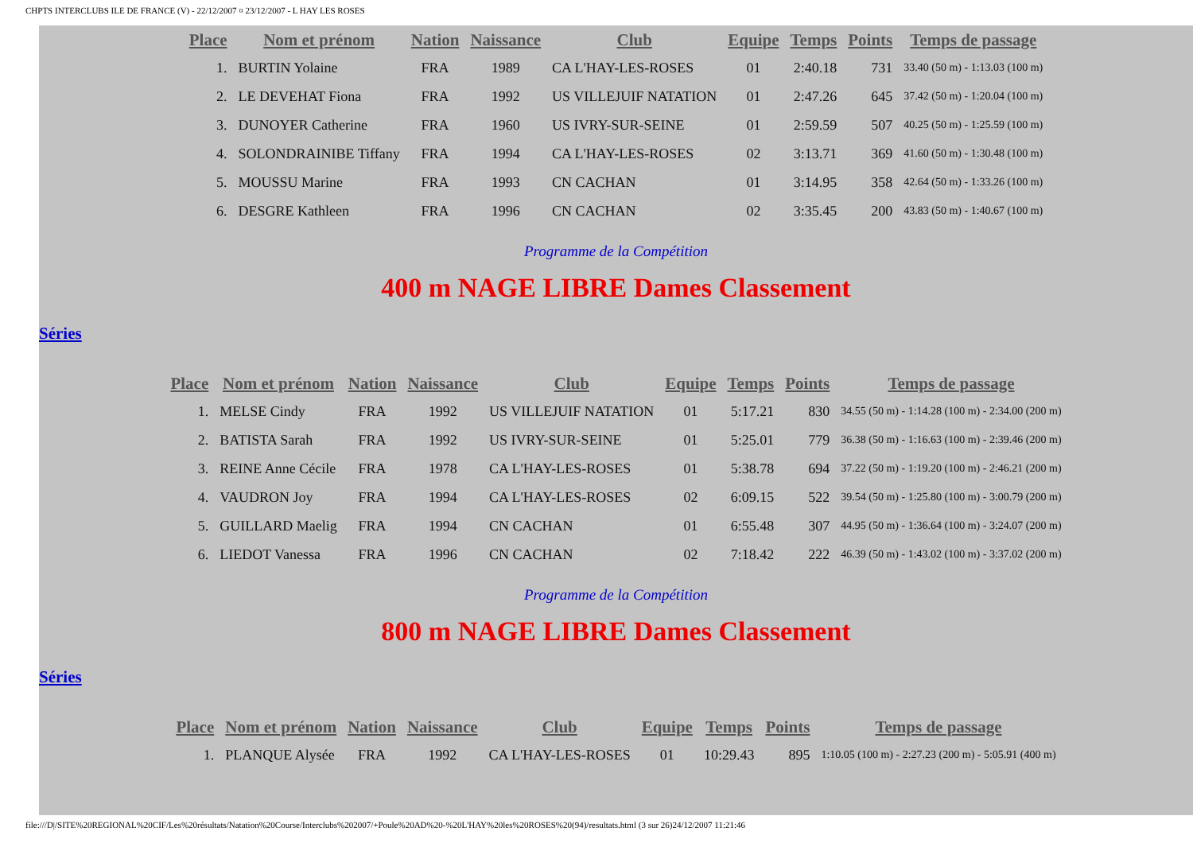CHPTS INTERCLUBS ILE DE FRANCE (V) - 22/12/2007 ¤ 23/12/2007 - L HAY LES ROSES
| Place | Nom et prénom | Nation | Naissance | Club | Equipe | Temps | Points | Temps de passage |
| --- | --- | --- | --- | --- | --- | --- | --- | --- |
| 1. | BURTIN Yolaine | FRA | 1989 | CA L'HAY-LES-ROSES | 01 | 2:40.18 | 731 | 33.40 (50 m) - 1:13.03 (100 m) |
| 2. | LE DEVEHAT Fiona | FRA | 1992 | US VILLEJUIF NATATION | 01 | 2:47.26 | 645 | 37.42 (50 m) - 1:20.04 (100 m) |
| 3. | DUNOYER Catherine | FRA | 1960 | US IVRY-SUR-SEINE | 01 | 2:59.59 | 507 | 40.25 (50 m) - 1:25.59 (100 m) |
| 4. | SOLONDRAINIBE Tiffany | FRA | 1994 | CA L'HAY-LES-ROSES | 02 | 3:13.71 | 369 | 41.60 (50 m) - 1:30.48 (100 m) |
| 5. | MOUSSU Marine | FRA | 1993 | CN CACHAN | 01 | 3:14.95 | 358 | 42.64 (50 m) - 1:33.26 (100 m) |
| 6. | DESGRE Kathleen | FRA | 1996 | CN CACHAN | 02 | 3:35.45 | 200 | 43.83 (50 m) - 1:40.67 (100 m) |
Programme de la Compétition
400 m NAGE LIBRE Dames Classement
Séries
| Place | Nom et prénom | Nation | Naissance | Club | Equipe | Temps | Points | Temps de passage |
| --- | --- | --- | --- | --- | --- | --- | --- | --- |
| 1. | MELSE Cindy | FRA | 1992 | US VILLEJUIF NATATION | 01 | 5:17.21 | 830 | 34.55 (50 m) - 1:14.28 (100 m) - 2:34.00 (200 m) |
| 2. | BATISTA Sarah | FRA | 1992 | US IVRY-SUR-SEINE | 01 | 5:25.01 | 779 | 36.38 (50 m) - 1:16.63 (100 m) - 2:39.46 (200 m) |
| 3. | REINE Anne Cécile | FRA | 1978 | CA L'HAY-LES-ROSES | 01 | 5:38.78 | 694 | 37.22 (50 m) - 1:19.20 (100 m) - 2:46.21 (200 m) |
| 4. | VAUDRON Joy | FRA | 1994 | CA L'HAY-LES-ROSES | 02 | 6:09.15 | 522 | 39.54 (50 m) - 1:25.80 (100 m) - 3:00.79 (200 m) |
| 5. | GUILLARD Maelig | FRA | 1994 | CN CACHAN | 01 | 6:55.48 | 307 | 44.95 (50 m) - 1:36.64 (100 m) - 3:24.07 (200 m) |
| 6. | LIEDOT Vanessa | FRA | 1996 | CN CACHAN | 02 | 7:18.42 | 222 | 46.39 (50 m) - 1:43.02 (100 m) - 3:37.02 (200 m) |
Programme de la Compétition
800 m NAGE LIBRE Dames Classement
Séries
| Place | Nom et prénom | Nation | Naissance | Club | Equipe | Temps | Points | Temps de passage |
| --- | --- | --- | --- | --- | --- | --- | --- | --- |
| 1. | PLANQUE Alysée | FRA | 1992 | CA L'HAY-LES-ROSES | 01 | 10:29.43 | 895 | 1:10.05 (100 m) - 2:27.23 (200 m) - 5:05.91 (400 m) |
file:///D|/SITE%20REGIONAL%20CIF/Les%20résultats/Natation%20Course/Interclubs%202007/+Poule%20AD%20-%20L'HAY%20les%20ROSES%20(94)/resultats.html (3 sur 26)24/12/2007 11:21:46